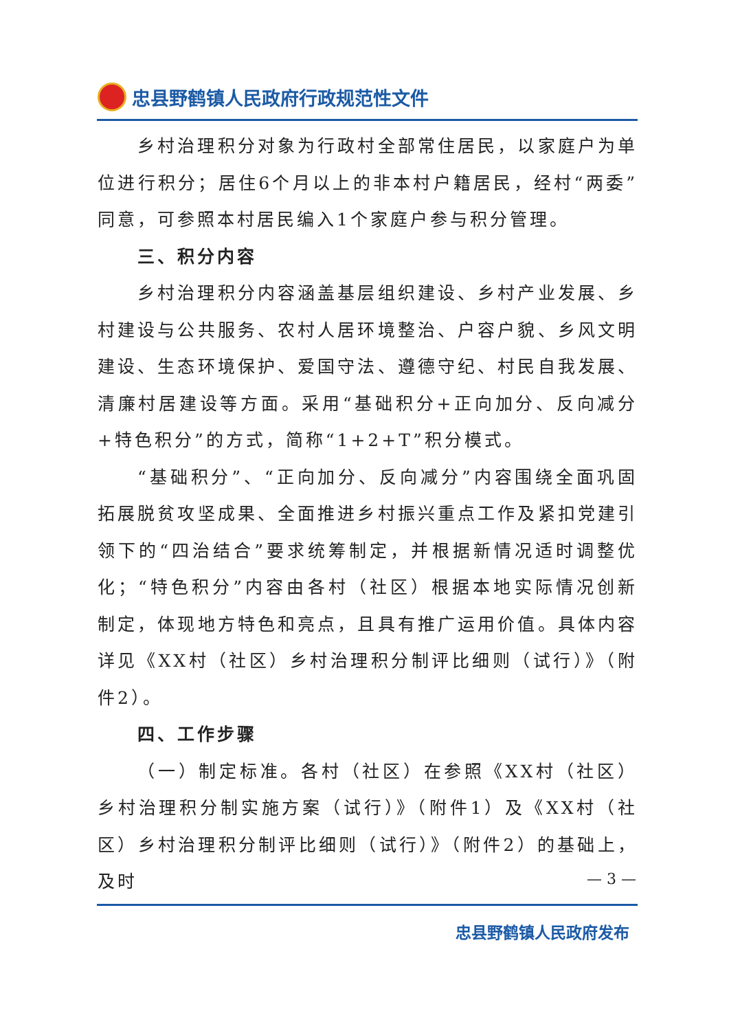忠县野鹤镇人民政府行政规范性文件
乡村治理积分对象为行政村全部常住居民，以家庭户为单位进行积分；居住6个月以上的非本村户籍居民，经村“两委”同意，可参照本村居民编入1个家庭户参与积分管理。
三、积分内容
乡村治理积分内容涵盖基层组织建设、乡村产业发展、乡村建设与公共服务、农村人居环境整治、户容户貌、乡风文明建设、生态环境保护、爱国守法、遵德守纪、村民自我发展、清廉村居建设等方面。采用“基础积分+正向加分、反向减分+特色积分”的方式，简称“1+2+T”积分模式。
“基础积分”、“正向加分、反向减分”内容围绕全面巩固拓展脱贫攻坚成果、全面推进乡村振兴重点工作及紧扣党建引领下的“四治结合”要求统筹制定，并根据新情况适时调整优化；“特色积分”内容由各村（社区）根据本地实际情况创新制定，体现地方特色和亮点，且具有推广运用价值。具体内容详见《XX村（社区）乡村治理积分制评比细则（试行）》（附件2）。
四、工作步骤
（一）制定标准。各村（社区）在参照《XX村（社区）乡村治理积分制实施方案（试行）》（附件1）及《XX村（社区）乡村治理积分制评比细则（试行）》（附件2）的基础上，及时
— 3 —
忠县野鹤镇人民政府发布